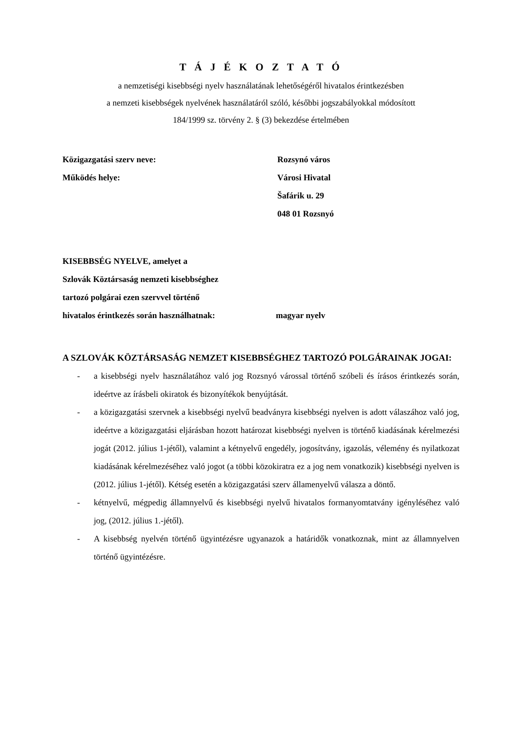T Á J É K O Z T A T Ó
a nemzetiségi kisebbségi nyelv használatának lehetőségéről hivatalos érintkezésben
a nemzeti kisebbségek nyelvének használatáról szóló, későbbi jogszabályokkal módosított
184/1999 sz. törvény 2. § (3) bekezdése értelmében
Közigazgatási szerv neve: Rozsynó város
Működés helye: Városi Hivatal
Šafárik u. 29
048 01 Rozsnyó
KISEBBSÉG NYELVE, amelyet a
Szlovák Köztársaság nemzeti kisebbséghez
tartozó polgárai ezen szervvel történő
hivatalos érintkezés során használhatnak: magyar nyelv
A SZLOVÁK KÖZTÁRSASÁG NEMZET KISEBBSÉGHEZ TARTOZÓ POLGÁRAINAK JOGAI:
- a kisebbségi nyelv használatához való jog Rozsnyó várossal történő szóbeli és írásos érintkezés során, ideértve az írásbeli okiratok és bizonyítékok benyújtását.
- a közigazgatási szervnek a kisebbségi nyelvű beadványra kisebbségi nyelven is adott válaszához való jog, ideértve a közigazgatási eljárásban hozott határozat kisebbségi nyelven is történő kiadásának kérelmezési jogát (2012. július 1-jétől), valamint a kétnyelvű engedély, jogosítvány, igazolás, vélemény és nyilatkozat kiadásának kérelmezéséhez való jogot (a többi közokiratra ez a jog nem vonatkozik) kisebbségi nyelven is (2012. július 1-jétől). Kétség esetén a közigazgatási szerv államenyelvű válasza a döntő.
- kétnyelvű, mégpedig államnyelvű és kisebbségi nyelvű hivatalos formanyomtatvány igényléséhez való jog, (2012. július 1.-jétől).
- A kisebbség nyelvén történő ügyintézésre ugyanazok a határidők vonatkoznak, mint az államnyelven történő ügyintézésre.